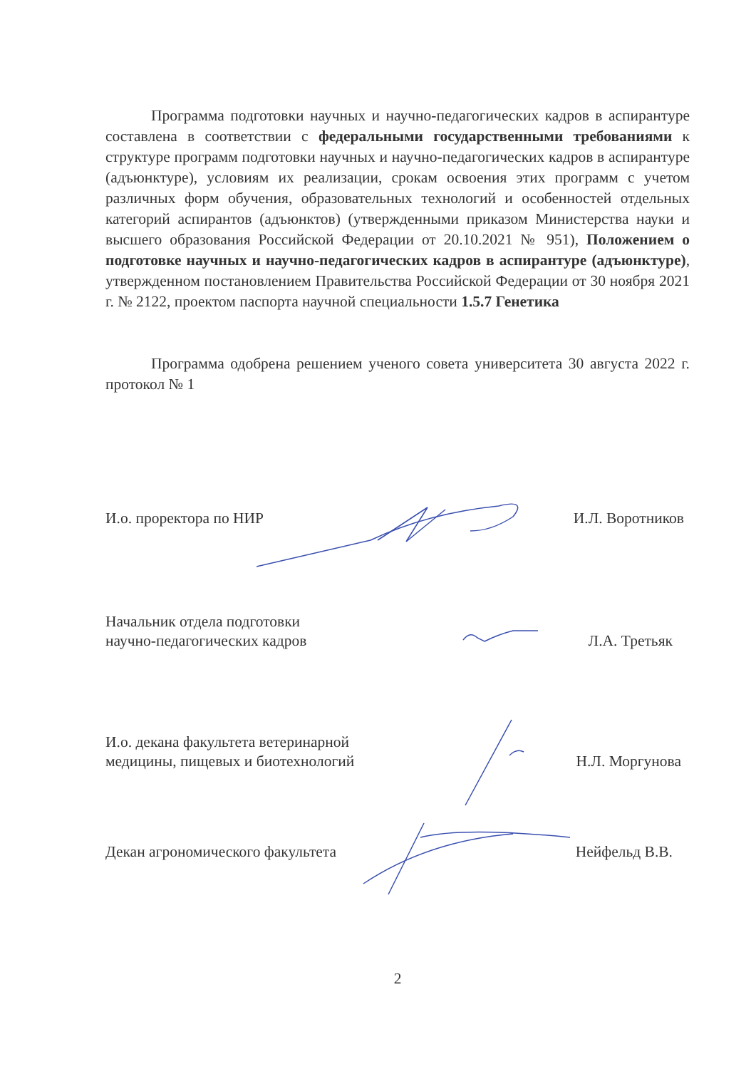Программа подготовки научных и научно-педагогических кадров в аспирантуре составлена в соответствии с федеральными государственными требованиями к структуре программ подготовки научных и научно-педагогических кадров в аспирантуре (адъюнктуре), условиям их реализации, срокам освоения этих программ с учетом различных форм обучения, образовательных технологий и особенностей отдельных категорий аспирантов (адъюнктов) (утвержденными приказом Министерства науки и высшего образования Российской Федерации от 20.10.2021 № 951), Положением о подготовке научных и научно-педагогических кадров в аспирантуре (адъюнктуре), утвержденном постановлением Правительства Российской Федерации от 30 ноября 2021 г. № 2122, проектом паспорта научной специальности 1.5.7 Генетика
Программа одобрена решением ученого совета университета 30 августа 2022 г. протокол № 1
И.о. проректора по НИР
И.Л. Воротников
Начальник отдела подготовки
научно-педагогических кадров
Л.А. Третьяк
И.о. декана факультета ветеринарной
медицины, пищевых и биотехнологий
Н.Л. Моргунова
Декан агрономического факультета
Нейфельд В.В.
2